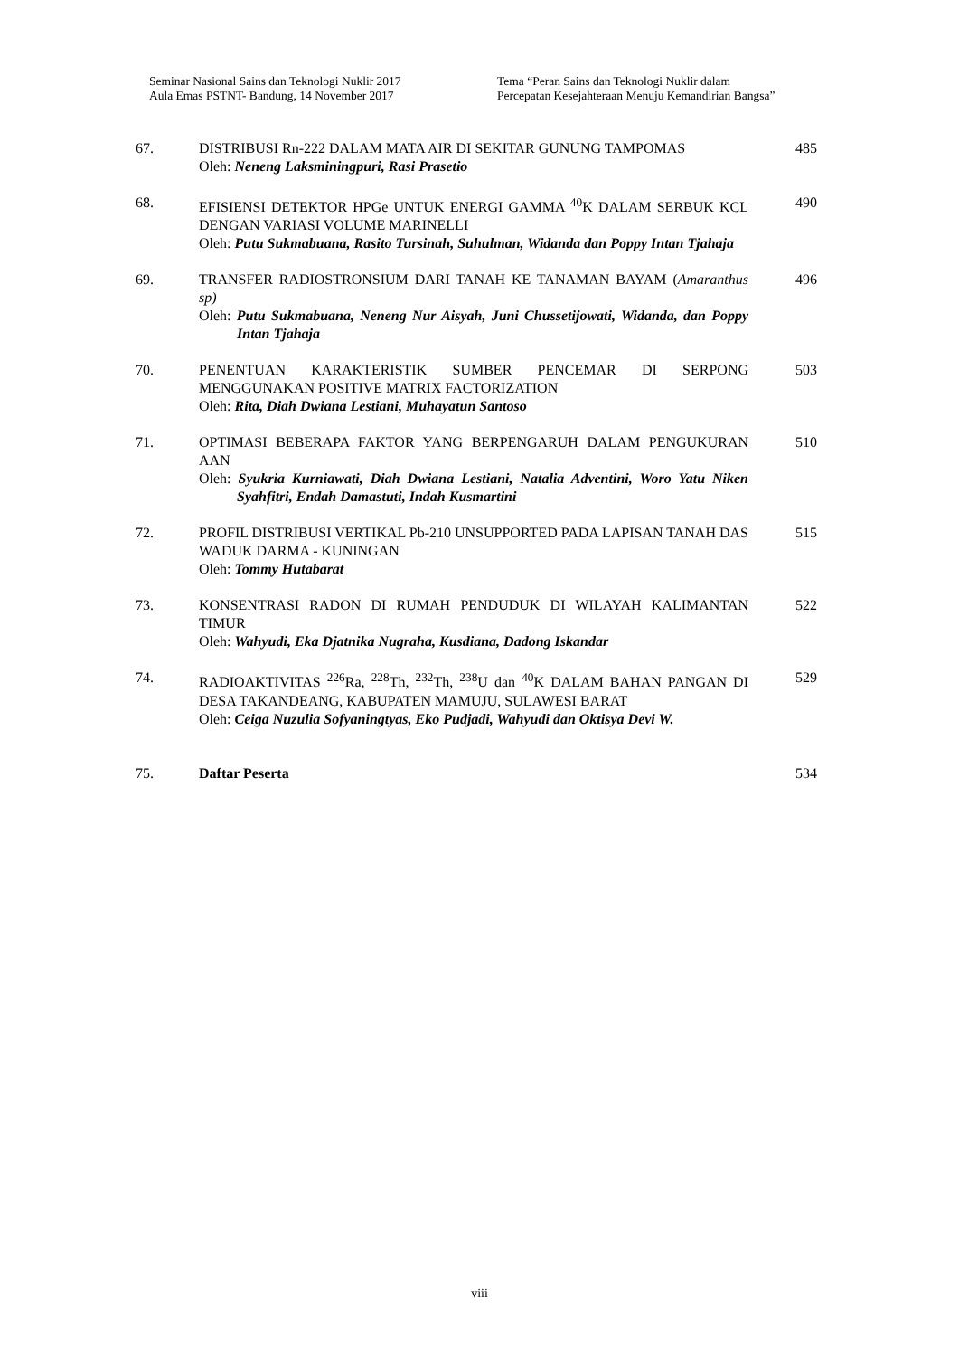Seminar Nasional Sains dan Teknologi Nuklir 2017
Aula Emas PSTNT- Bandung, 14 November 2017
Tema “Peran Sains dan Teknologi Nuklir dalam Percepatan Kesejahteraan Menuju Kemandirian Bangsa”
67. DISTRIBUSI Rn-222 DALAM MATA AIR DI SEKITAR GUNUNG TAMPOMAS
Oleh: Neneng Laksminingpuri, Rasi Prasetio
485
68. EFISIENSI DETEKTOR HPGe UNTUK ENERGI GAMMA <sup>40</sup>K DALAM SERBUK KCL DENGAN VARIASI VOLUME MARINELLI
Oleh: Putu Sukmabuana, Rasito Tursinah, Suhulman, Widanda dan Poppy Intan Tjahaja
490
69. TRANSFER RADIOSTRONSIUM DARI TANAH KE TANAMAN BAYAM (Amaranthus sp)
Oleh: Putu Sukmabuana, Neneng Nur Aisyah, Juni Chussetijowati, Widanda, dan Poppy Intan Tjahaja
496
70. PENENTUAN KARAKTERISTIK SUMBER PENCEMAR DI SERPONG MENGGUNAKAN POSITIVE MATRIX FACTORIZATION
Oleh: Rita, Diah Dwiana Lestiani, Muhayatun Santoso
503
71. OPTIMASI BEBERAPA FAKTOR YANG BERPENGARUH DALAM PENGUKURAN AAN
Oleh: Syukria Kurniawati, Diah Dwiana Lestiani, Natalia Adventini, Woro Yatu Niken Syahfitri, Endah Damastuti, Indah Kusmartini
510
72. PROFIL DISTRIBUSI VERTIKAL Pb-210 UNSUPPORTED PADA LAPISAN TANAH DAS WADUK DARMA - KUNINGAN
Oleh: Tommy Hutabarat
515
73. KONSENTRASI RADON DI RUMAH PENDUDUK DI WILAYAH KALIMANTAN TIMUR
Oleh: Wahyudi, Eka Djatnika Nugraha, Kusdiana, Dadong Iskandar
522
74. RADIOAKTIVITAS <sup>226</sup>Ra, <sup>228</sup>Th, <sup>232</sup>Th, <sup>238</sup>U dan <sup>40</sup>K DALAM BAHAN PANGAN DI DESA TAKANDEANG, KABUPATEN MAMUJU, SULAWESI BARAT
Oleh: Ceiga Nuzulia Sofyaningtyas, Eko Pudjadi, Wahyudi dan Oktisya Devi W.
529
75. Daftar Peserta 534
viii